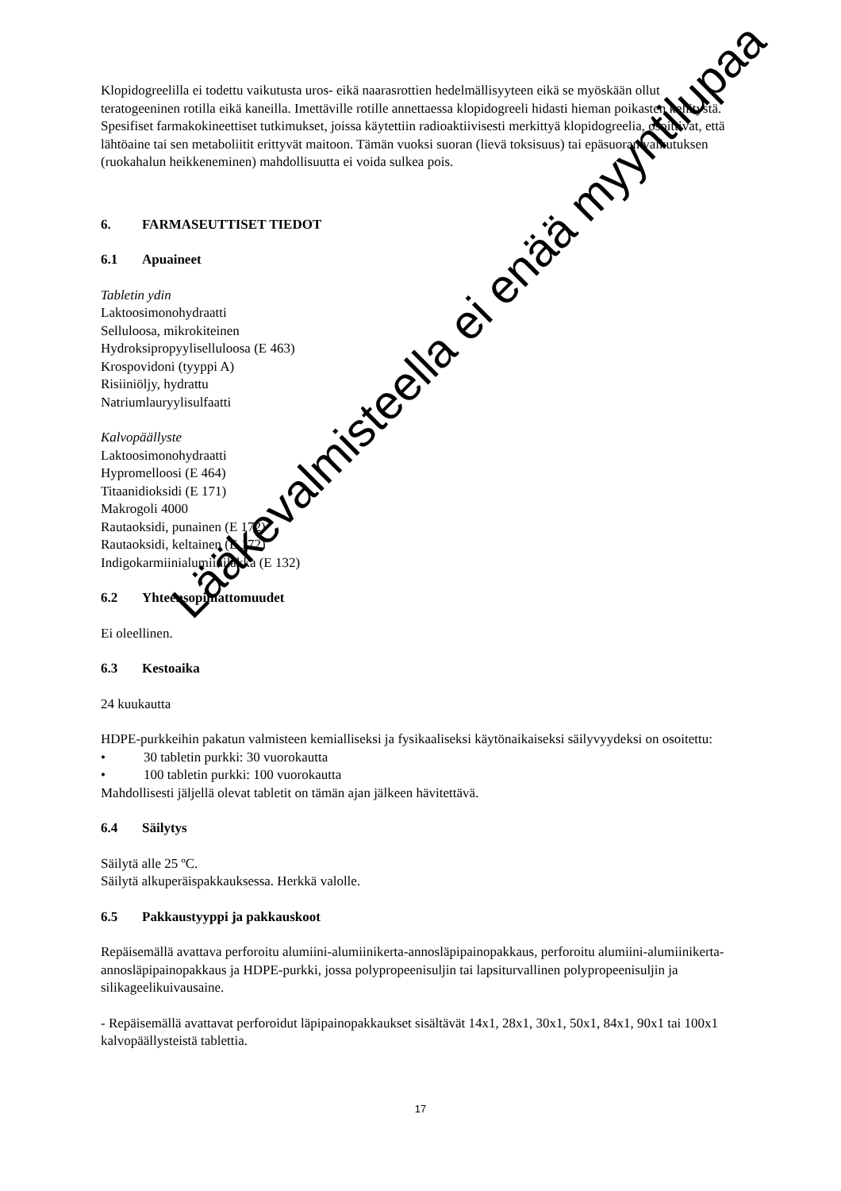Klopidogreelilla ei todettu vaikutusta uros- eikä naarasrottien hedelmällisyyteen eikä se myöskään ollut teratogeeninen rotilla eikä kaneilla. Imettäville rotille annettaessa klopidogreeli hidasti hieman poikasten kehitystä. Spesifiset farmakokineettiset tutkimukset, joissa käytettiin radioaktiivisesti merkittyä klopidogreelia, osoittivat, että lähtöaine tai sen metaboliitit erittyvät maitoon. Tämän vuoksi suoran (lievä toksisuus) tai epäsuoran vaikutuksen (ruokahalun heikkeneminen) mahdollisuutta ei voida sulkea pois.
6. FARMASEUTTISET TIEDOT
6.1 Apuaineet
Tabletin ydin
Laktoosimonohydraatti
Selluloosa, mikrokiteinen
Hydroksipropyyliselluloosa (E 463)
Krospovidoni (tyyppi A)
Risiiniöljy, hydrattu
Natriumlauryylisulfaatti
Kalvopäällyste
Laktoosimonohydraatti
Hypromelloosi (E 464)
Titaanidioksidi (E 171)
Makrogoli 4000
Rautaoksidi, punainen (E 172)
Rautaoksidi, keltainen (E 172)
Indigokarmiinialumiinilakka (E 132)
6.2 Yhteensopimattomuudet
Ei oleellinen.
6.3 Kestoaika
24 kuukautta
HDPE-purkkeihin pakatun valmisteen kemialliseksi ja fysikaaliseksi käytönaikaiseksi säilyvyydeksi on osoitettu:
• 30 tabletin purkki: 30 vuorokautta
• 100 tabletin purkki: 100 vuorokautta
Mahdollisesti jäljellä olevat tabletit on tämän ajan jälkeen hävitettävä.
6.4 Säilytys
Säilytä alle 25 ºC.
Säilytä alkuperäispakkauksessa. Herkkä valolle.
6.5 Pakkaustyyppi ja pakkauskoot
Repäisemällä avattava perforoitu alumiini-alumiinikerta-annosläpipainopakkaus, perforoitu alumiini-alumiinikerta-annosläpipainopakkaus ja HDPE-purkki, jossa polypropeenisuljin tai lapsiturvallinen polypropeenisuljin ja silikageelikuivausaine.
- Repäisemällä avattavat perforoidut läpipainopakkaukset sisältävät 14x1, 28x1, 30x1, 50x1, 84x1, 90x1 tai 100x1 kalvopäällysteistä tablettia.
Lääkevalmisteella ei enää myyntilupaa
17